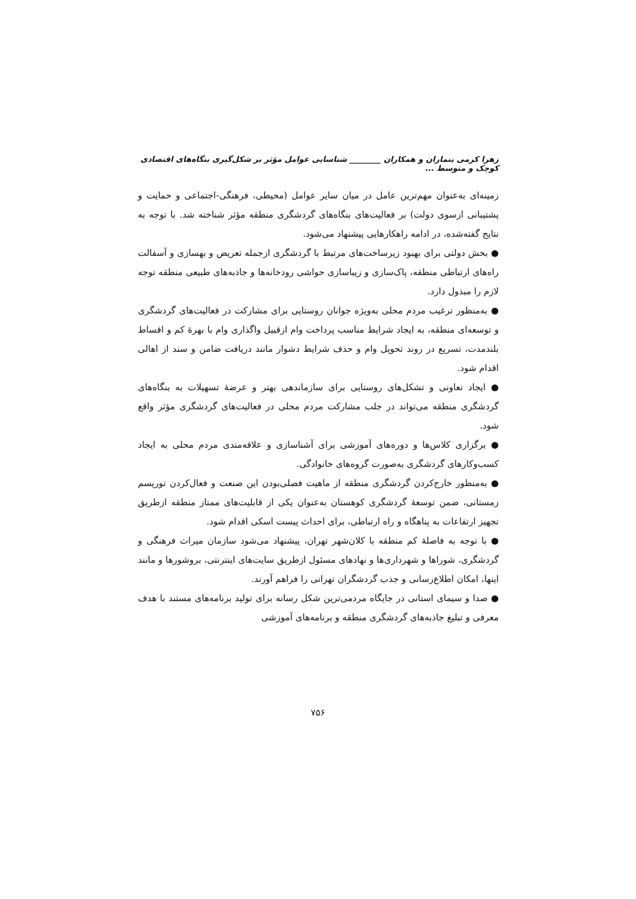زهرا کرمی بنماران و همکاران ________ شناسایی عوامل مؤثر بر شکل‌گیری بنگاه‌های اقتصادی کوچک و متوسط ...
زمینه‌ای به‌عنوان مهم‌ترین عامل در میان سایر عوامل (محیطی، فرهنگی-اجتماعی و حمایت و پشتیبانی ازسوی دولت) بر فعالیت‌های بنگاه‌های گردشگری منطقه مؤثر شناخته شد. با توجه به نتایج گفته‌شده، در ادامه راهکارهایی پیشنهاد می‌شود.
● بخش دولتی برای بهبود زیرساخت‌های مرتبط با گردشگری ازجمله تعریض و بهسازی و آسفالت راه‌های ارتباطی منطقه، پاک‌سازی و زیباسازی حواشی رودخانه‌ها و جاذبه‌های طبیعی منطقه توجه لازم را مبذول دارد.
● به‌منظور ترغیب مردم محلی به‌ویژه جوانان روستایی برای مشارکت در فعالیت‌های گردشگری و توسعه‌ای منطقه، به ایجاد شرایط مناسب پرداخت وام ازقبیل واگذاری وام با بهرهٔ کم و اقساط بلندمدت، تسریع در روند تحویل وام و حذف شرایط دشوار مانند دریافت ضامن و سند از اهالی اقدام شود.
● ایجاد تعاونی و تشکل‌های روستایی برای سازماندهی بهتر و عرضهٔ تسهیلات به بنگاه‌های گردشگری منطقه می‌تواند در جلب مشارکت مردم محلی در فعالیت‌های گردشگری مؤثر واقع شود.
● برگزاری کلاس‌ها و دوره‌های آموزشی برای آشناسازی و علاقه‌مندی مردم محلی به ایجاد کسب‌وکارهای گردشگری به‌صورت گروه‌های خانوادگی.
● به‌منظور خارج‌کردن گردشگری منطقه از ماهیت فصلی‌بودن این صنعت و فعال‌کردن توریسم زمستانی، ضمن توسعهٔ گردشگری کوهستان به‌عنوان یکی از قابلیت‌های ممتاز منطقه ازطریق تجهیز ارتفاعات به پناهگاه و راه ارتباطی، برای احداث پیست اسکی اقدام شود.
● با توجه به فاصلهٔ کم منطقه با کلان‌شهر تهران، پیشنهاد می‌شود سازمان میراث فرهنگی و گردشگری، شوراها و شهرداری‌ها و نهادهای مسئول ازطریق سایت‌های اینترنتی، بروشورها و مانند اینها، امکان اطلاع‌رسانی و جذب گردشگران تهرانی را فراهم آورند.
● صدا و سیمای استانی در جایگاه مردمی‌ترین شکل رسانه برای تولید برنامه‌های مستند با هدف معرفی و تبلیغ جاذبه‌های گردشگری منطقه و برنامه‌های آموزشی
۷۵۶